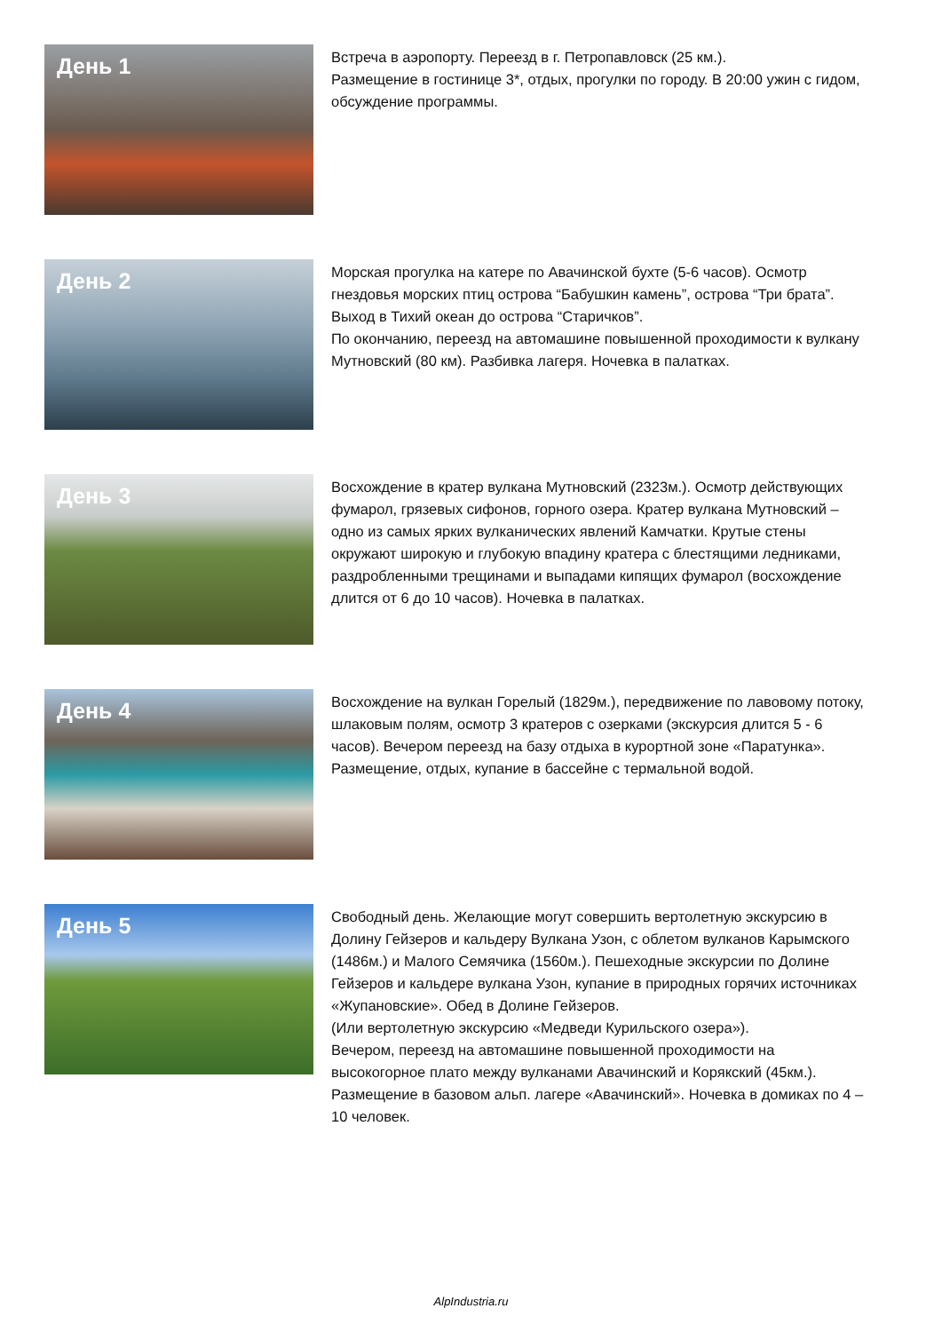День 1
Встреча в аэропорту. Переезд в г. Петропавловск (25 км.).
Размещение в гостинице 3*, отдых, прогулки по городу. В 20:00 ужин с гидом, обсуждение программы.
День 2
Морская прогулка на катере по Авачинской бухте (5-6 часов). Осмотр гнездовья морских птиц острова “Бабушкин камень”, острова “Три брата”. Выход в Тихий океан до острова “Старичков”.
По окончанию, переезд на автомашине повышенной проходимости к вулкану Мутновский (80 км). Разбивка лагеря. Ночевка в палатках.
День 3
Восхождение в кратер вулкана Мутновский (2323м.). Осмотр действующих фумарол, грязевых сифонов, горного озера. Кратер вулкана Мутновский – одно из самых ярких вулканических явлений Камчатки. Крутые стены окружают широкую и глубокую впадину кратера с блестящими ледниками, раздробленными трещинами и выпадами кипящих фумарол (восхождение длится от 6 до 10 часов). Ночевка в палатках.
День 4
Восхождение на вулкан Горелый (1829м.), передвижение по лавовому потоку, шлаковым полям, осмотр 3 кратеров с озерками (экскурсия длится 5 - 6 часов). Вечером переезд на базу отдыха в курортной зоне «Паратунка». Размещение, отдых, купание в бассейне с термальной водой.
День 5
Свободный день. Желающие могут совершить вертолетную экскурсию в Долину Гейзеров и кальдеру Вулкана Узон, с облетом вулканов Карымского (1486м.) и Малого Семячика (1560м.). Пешеходные экскурсии по Долине Гейзеров и кальдере вулкана Узон, купание в природных горячих источниках «Жупановские». Обед в Долине Гейзеров.
(Или вертолетную экскурсию «Медведи Курильского озера»).
Вечером, переезд на автомашине повышенной проходимости на высокогорное плато между вулканами Авачинский и Корякский (45км.). Размещение в базовом альп. лагере «Авачинский». Ночевка в домиках по 4 – 10 человек.
AlpIndustria.ru